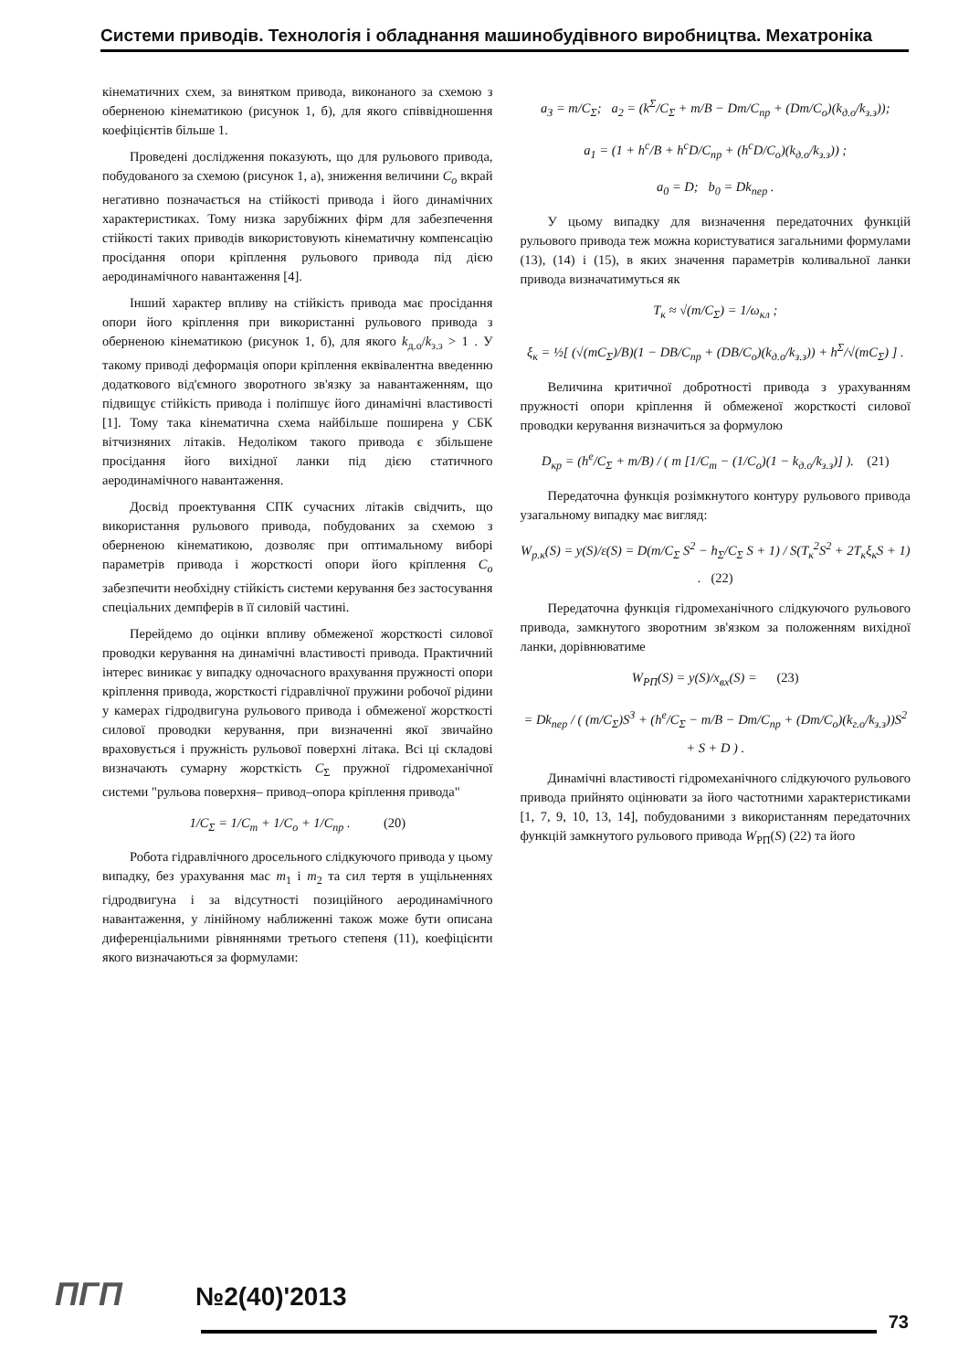Системи приводів. Технологія і обладнання машинобудівного виробництва. Мехатроніка
кінематичних схем, за винятком привода, виконаного за схемою з оберненою кінематикою (рисунок 1, б), для якого співвідношення коефіцієнтів більше 1.
Проведені дослідження показують, що для рульового привода, побудованого за схемою (рисунок 1, а), зниження величини C<sub>о</sub> вкрай негативно позначається на стійкості привода і його динамічних характеристиках. Тому низка зарубіжних фірм для забезпечення стійкості таких приводів використовують кінематичну компенсацію просідання опори кріплення рульового привода під дією аеродинамічного навантаження [4].
Інший характер впливу на стійкість привода має просідання опори його кріплення при використанні рульового привода з оберненою кінематикою (рисунок 1, б), для якого k<sub>д.о</sub>/k<sub>з.з</sub> > 1 . У такому приводі деформація опори кріплення еквівалентна введенню додаткового від'ємного зворотного зв'язку за навантаженням, що підвищує стійкість привода і поліпшує його динамічні властивості [1]. Тому така кінематична схема найбільше поширена у СБК вітчизняних літаків. Недоліком такого привода є збільшене просідання його вихідної ланки під дією статичного аеродинамічного навантаження.
Досвід проектування СПК сучасних літаків свідчить, що використання рульового привода, побудованих за схемою з оберненою кінематикою, дозволяє при оптимальному виборі параметрів привода і жорсткості опори його кріплення C<sub>о</sub> забезпечити необхідну стійкість системи керування без застосування спеціальних демпферів в її силовій частині.
Перейдемо до оцінки впливу обмеженої жорсткості силової проводки керування на динамічні властивості привода. Практичний інтерес виникає у випадку одночасного врахування пружності опори кріплення привода, жорсткості гідравлічної пружини робочої рідини у камерах гідродвигуна рульового привода і обмеженої жорсткості силової проводки керування, при визначенні якої звичайно враховується і пружність рульової поверхні літака. Всі ці складові визначають сумарну жорсткість C<sub>Σ</sub> пружної гідромеханічної системи "рульова поверхня– привод–опора кріплення привода"
1/C<sub>Σ</sub> = 1/C<sub>т</sub> + 1/C<sub>о</sub> + 1/C<sub>пр</sub> . (20)
Робота гідравлічного дросельного слідкуючого привода у цьому випадку, без урахування мас m<sub>1</sub> і m<sub>2</sub> та сил тертя в ущільненнях гідродвигуна і за відсутності позиційного аеродинамічного навантаження, у лінійному наближенні також може бути описана диференціальними рівняннями третього степеня (11), коефіцієнти якого визначаються за формулами:
a<sub>3</sub> = m/C<sub>Σ</sub>; a<sub>2</sub> = (k<sup>Σ</sup>/C<sub>Σ</sub> + m/B − Dm/C<sub>пр</sub> + (Dm/C<sub>о</sub>)(k<sub>д.о</sub>/k<sub>з.з</sub>));
a<sub>1</sub> = (1 + h<sup>c</sup>/B + h<sup>c</sup>D/C<sub>пр</sub> + (h<sup>c</sup>D/C<sub>о</sub>)(k<sub>д.о</sub>/k<sub>з.з</sub>)) ;
a<sub>0</sub> = D; b<sub>0</sub> = Dk<sub>пер</sub> .
У цьому випадку для визначення передаточних функцій рульового привода теж можна користуватися загальними формулами (13), (14) і (15), в яких значення параметрів коливальної ланки привода визначатимуться як
T<sub>к</sub> ≈ √(m/C<sub>Σ</sub>) = 1/ω<sub>кл</sub> ;
ξ<sub>к</sub> = ½[ (√(mC<sub>Σ</sub>)/B)(1 − DB/C<sub>пр</sub> + (DB/C<sub>о</sub>)(k<sub>д.о</sub>/k<sub>з.з</sub>)) + h<sup>Σ</sup>/√(mC<sub>Σ</sub>) ] .
Величина критичної добротності привода з урахуванням пружності опори кріплення й обмеженої жорсткості силової проводки керування визначиться за формулою
D<sub>кр</sub> = (h<sup>e</sup>/C<sub>Σ</sub> + m/B) / ( m [1/C<sub>т</sub> − (1/C<sub>о</sub>)(1 − k<sub>д.о</sub>/k<sub>з.з</sub>)] ). (21)
Передаточна функція розімкнутого контуру рульового привода узагальному випадку має вигляд:
W<sub>р.к</sub>(S) = y(S)/ε(S) = D(m/C<sub>Σ</sub> S<sup>2</sup> − h<sub>Σ</sub>/C<sub>Σ</sub> S + 1) / S(T<sub>к</sub><sup>2</sup>S<sup>2</sup> + 2T<sub>к</sub>ξ<sub>к</sub>S + 1) . (22)
Передаточна функція гідромеханічного слідкуючого рульового привода, замкнутого зворотним зв'язком за положенням вихідної ланки, дорівнюватиме
W<sub>РП</sub>(S) = y(S)/x<sub>вх</sub>(S) = (23)
= Dk<sub>пер</sub> / ( (m/C<sub>Σ</sub>)S<sup>3</sup> + (h<sup>e</sup>/C<sub>Σ</sub> − m/B − Dm/C<sub>пр</sub> + (Dm/C<sub>о</sub>)(k<sub>г.о</sub>/k<sub>з.з</sub>))S<sup>2</sup> + S + D ) .
Динамічні властивості гідромеханічного слідкуючого рульового привода прийнято оцінювати за його частотними характеристиками [1, 7, 9, 10, 13, 14], побудованими з використанням передаточних функцій замкнутого рульового привода W<sub>РП</sub>(S) (22) та його
ПГП №2(40)'2013
73